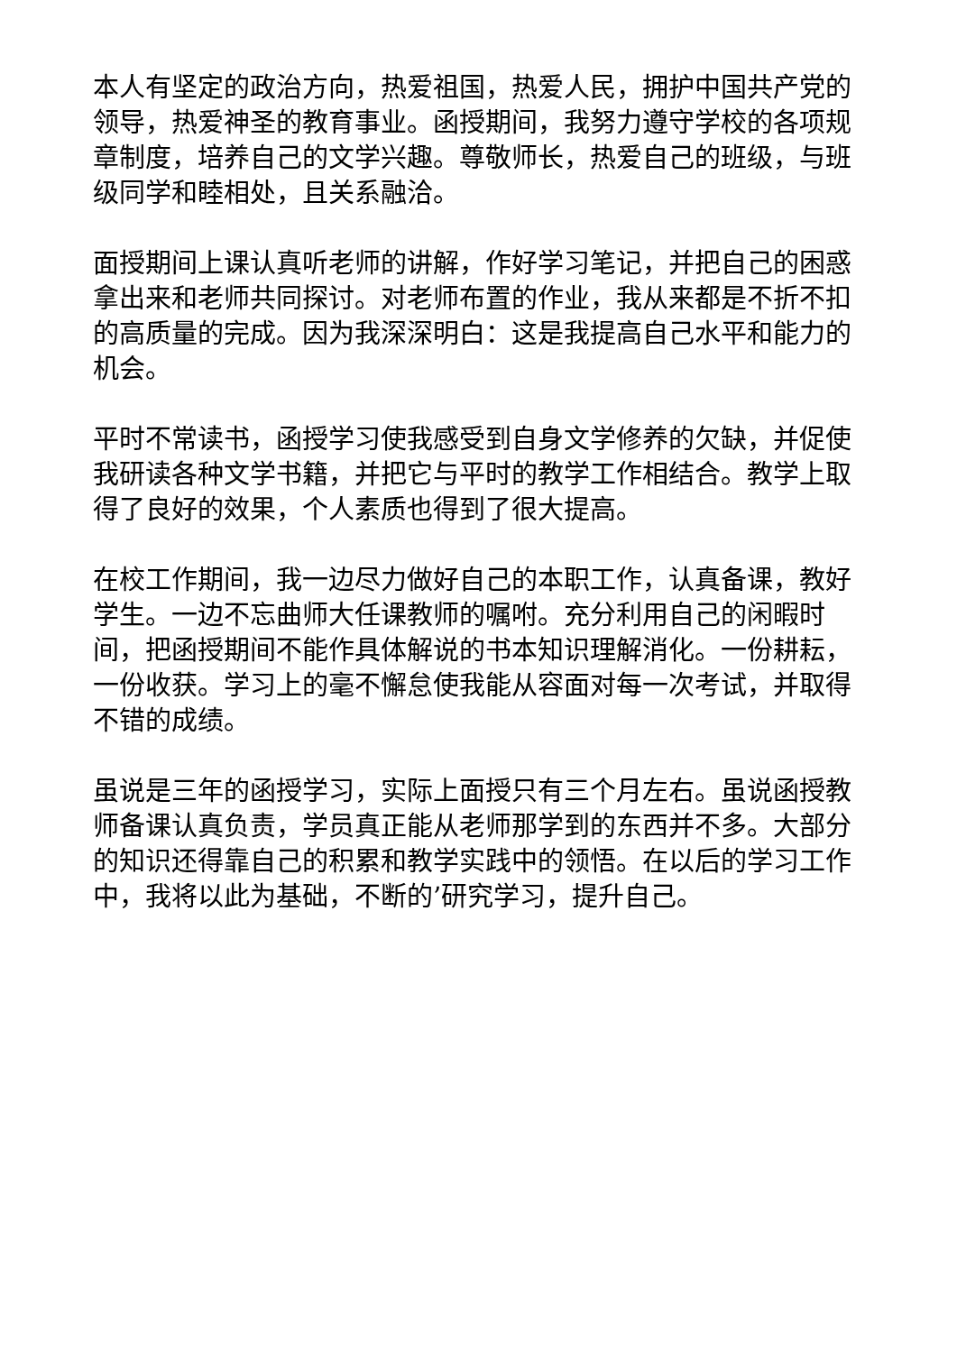本人有坚定的政治方向，热爱祖国，热爱人民，拥护中国共产党的领导，热爱神圣的教育事业。函授期间，我努力遵守学校的各项规章制度，培养自己的文学兴趣。尊敬师长，热爱自己的班级，与班级同学和睦相处，且关系融洽。
面授期间上课认真听老师的讲解，作好学习笔记，并把自己的困惑拿出来和老师共同探讨。对老师布置的作业，我从来都是不折不扣的高质量的完成。因为我深深明白：这是我提高自己水平和能力的机会。
平时不常读书，函授学习使我感受到自身文学修养的欠缺，并促使我研读各种文学书籍，并把它与平时的教学工作相结合。教学上取得了良好的效果，个人素质也得到了很大提高。
在校工作期间，我一边尽力做好自己的本职工作，认真备课，教好学生。一边不忘曲师大任课教师的嘱咐。充分利用自己的闲暇时间，把函授期间不能作具体解说的书本知识理解消化。一份耕耘，一份收获。学习上的毫不懈怠使我能从容面对每一次考试，并取得不错的成绩。
虽说是三年的函授学习，实际上面授只有三个月左右。虽说函授教师备课认真负责，学员真正能从老师那学到的东西并不多。大部分的知识还得靠自己的积累和教学实践中的领悟。在以后的学习工作中，我将以此为基础，不断的’研究学习，提升自己。